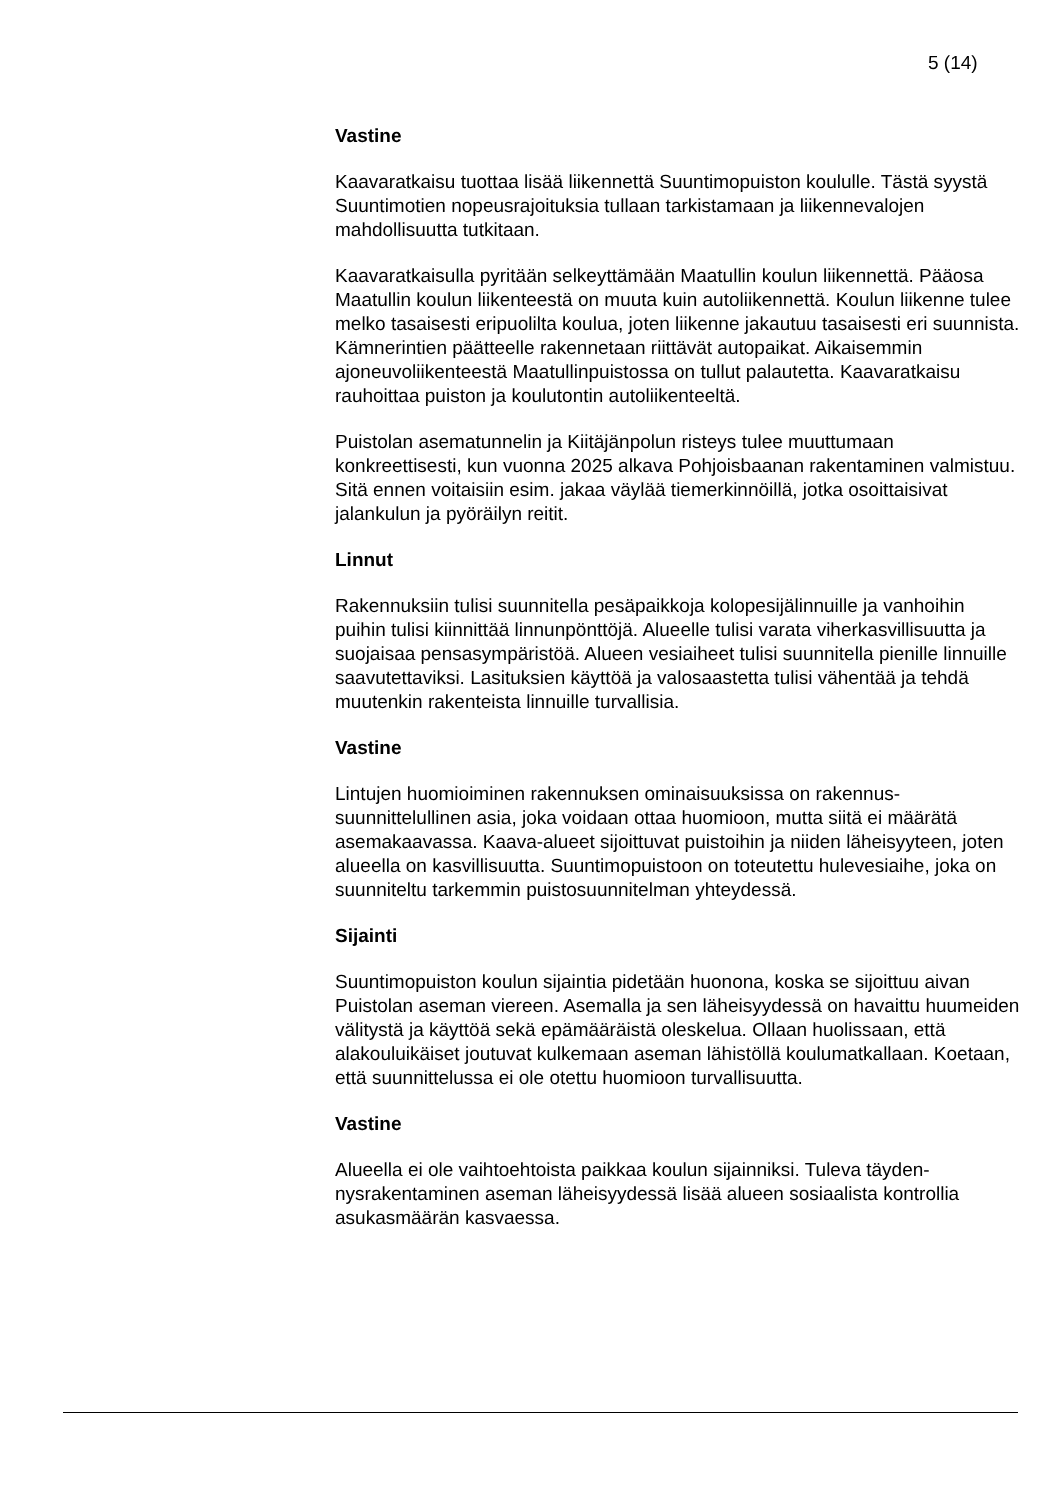5 (14)
Vastine
Kaavaratkaisu tuottaa lisää liikennettä Suuntimopuiston koululle. Tästä syystä Suuntimotien nopeusrajoituksia tullaan tarkistamaan ja liikenne­valojen mahdollisuutta tutkitaan.
Kaavaratkaisulla pyritään selkeyttämään Maatullin koulun liikennettä. Pääosa Maatullin koulun liikenteestä on muuta kuin autoliikennettä. Koulun liikenne tulee melko tasaisesti eripuolilta koulua, joten liikenne jakautuu tasaisesti eri suunnista. Kämnerintien päätteelle rakennetaan riittävät autopaikat. Aikaisemmin ajoneuvoliikenteestä Maatullinpuis­tossa on tullut palautetta. Kaavaratkaisu rauhoittaa puiston ja kouluton­tin autoliikenteeltä.
Puistolan asematunnelin ja Kiitäjänpolun risteys tulee muuttumaan konkreettisesti, kun vuonna 2025 alkava Pohjoisbaanan rakentaminen valmistuu. Sitä ennen voitaisiin esim. jakaa väylää tiemerkinnöillä, jotka osoittaisivat jalankulun ja pyöräilyn reitit.
Linnut
Rakennuksiin tulisi suunnitella pesäpaikkoja kolopesijälinnuille ja van­hoihin puihin tulisi kiinnittää linnunpönttöjä. Alueelle tulisi varata viher­kasvillisuutta ja suojaisaa pensasympäristöä. Alueen vesiaiheet tulisi suunnitella pienille linnuille saavutettaviksi. Lasituksien käyttöä ja valo­saastetta tulisi vähentää ja tehdä muutenkin rakenteista linnuille turval­lisia.
Vastine
Lintujen huomioiminen rakennuksen ominaisuuksissa on rakennus­suunnittelullinen asia, joka voidaan ottaa huomioon, mutta siitä ei mää­rätä asemakaavassa. Kaava-alueet sijoittuvat puistoihin ja niiden lähei­syyteen, joten alueella on kasvillisuutta. Suuntimopuistoon on toteutettu hulevesiaihe, joka on suunniteltu tarkemmin puistosuunnitelman yhtey­dessä.
Sijainti
Suuntimopuiston koulun sijaintia pidetään huonona, koska se sijoittuu aivan Puistolan aseman viereen. Asemalla ja sen läheisyydessä on ha­vaittu huumeiden välitystä ja käyttöä sekä epämääräistä oleskelua. Ol­laan huolissaan, että alakouluikäiset joutuvat kulkemaan aseman lähis­töllä koulumatkallaan. Koetaan, että suunnittelussa ei ole otettu huomi­oon turvallisuutta.
Vastine
Alueella ei ole vaihtoehtoista paikkaa koulun sijainniksi. Tuleva täyden­nysrakentaminen aseman läheisyydessä lisää alueen sosiaalista kont­rollia asukasmäärän kasvaessa.